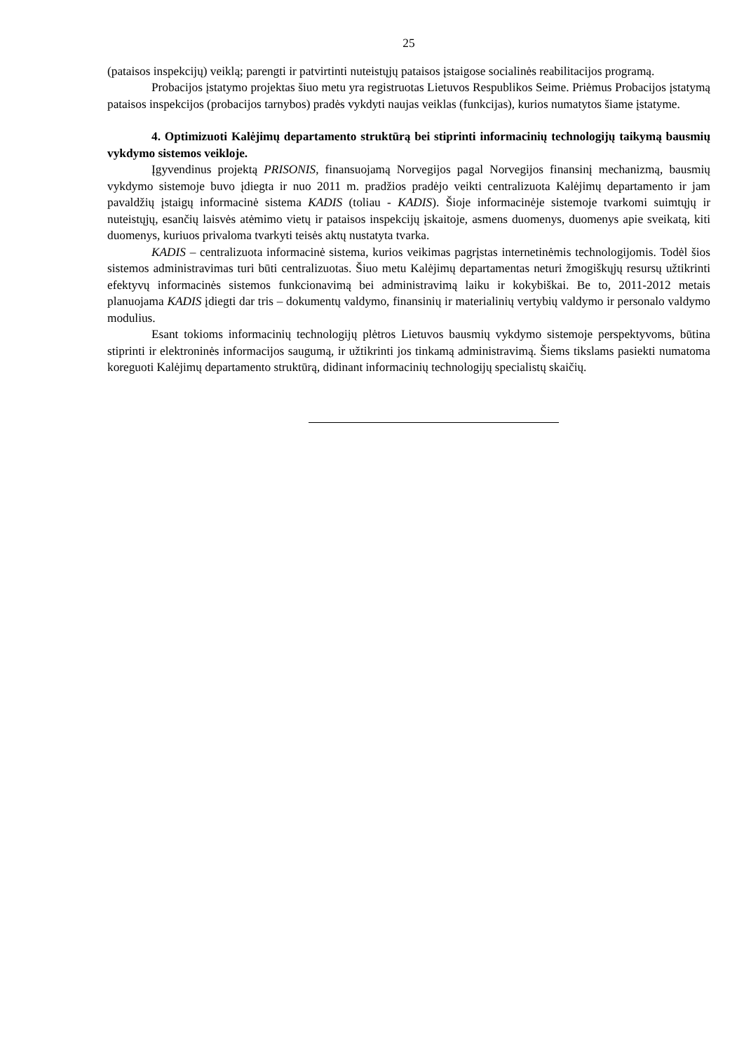25
(pataisos inspekcijų) veiklą; parengti ir patvirtinti nuteistųjų pataisos įstaigose socialinės reabilitacijos programą.
Probacijos įstatymo projektas šiuo metu yra registruotas Lietuvos Respublikos Seime. Priėmus Probacijos įstatymą pataisos inspekcijos (probacijos tarnybos) pradės vykdyti naujas veiklas (funkcijas), kurios numatytos šiame įstatyme.
4. Optimizuoti Kalėjimų departamento struktūrą bei stiprinti informacinių technologijų taikymą bausmių vykdymo sistemos veikloje.
Įgyvendinus projektą PRISONIS, finansuojamą Norvegijos pagal Norvegijos finansinį mechanizmą, bausmių vykdymo sistemoje buvo įdiegta ir nuo 2011 m. pradžios pradėjo veikti centralizuota Kalėjimų departamento ir jam pavaldžių įstaigų informacinė sistema KADIS (toliau - KADIS). Šioje informacinėje sistemoje tvarkomi suimtųjų ir nuteistųjų, esančių laisvės atėmimo vietų ir pataisos inspekcijų įskaitoje, asmens duomenys, duomenys apie sveikatą, kiti duomenys, kuriuos privaloma tvarkyti teisės aktų nustatyta tvarka.
KADIS – centralizuota informacinė sistema, kurios veikimas pagrįstas internetinėmis technologijomis. Todėl šios sistemos administravimas turi būti centralizuotas. Šiuo metu Kalėjimų departamentas neturi žmogiškųjų resursų užtikrinti efektyvų informacinės sistemos funkcionavimą bei administravimą laiku ir kokybiškai. Be to, 2011-2012 metais planuojama KADIS įdiegti dar tris – dokumentų valdymo, finansinių ir materialinių vertybių valdymo ir personalo valdymo modulius.
Esant tokioms informacinių technologijų plėtros Lietuvos bausmių vykdymo sistemoje perspektyvoms, būtina stiprinti ir elektroninės informacijos saugumą, ir užtikrinti jos tinkamą administravimą. Šiems tikslams pasiekti numatoma koreguoti Kalėjimų departamento struktūrą, didinant informacinių technologijų specialistų skaičių.